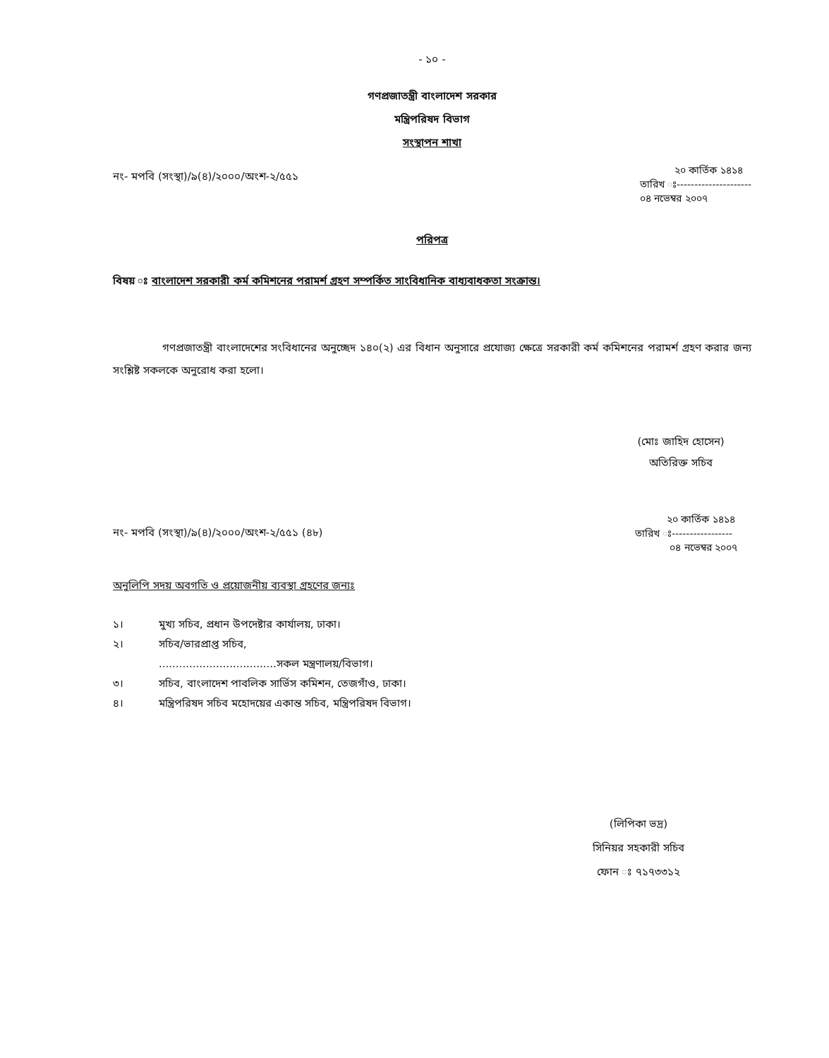- ১০ -
গণপ্রজাতন্ত্রী বাংলাদেশ সরকার
মন্ত্রিপরিষদ বিভাগ
সংস্থাপন শাখা
নং- মপবি (সংস্থা)/৯(৪)/২০০০/অংশ-২/৫৫১
২০ কার্তিক ১৪১৪
তারিখ ঃ---------------------
০৪ নভেম্বর ২০০৭
পরিপত্র
বিষয় ঃ বাংলাদেশ সরকারী কর্ম কমিশনের পরামর্শ গ্রহণ সম্পর্কিত সাংবিধানিক বাধ্যবাধকতা সংক্রান্ত।
গণপ্রজাতন্ত্রী বাংলাদেশের সংবিধানের অনুচ্ছেদ ১৪০(২) এর বিধান অনুসারে প্রযোজ্য ক্ষেত্রে সরকারী কর্ম কমিশনের পরামর্শ গ্রহণ করার জন্য সংশ্লিষ্ট সকলকে অনুরোধ করা হলো।
(মোঃ জাহিদ হোসেন)
অতিরিক্ত সচিব
নং- মপবি (সংস্থা)/৯(৪)/২০০০/অংশ-২/৫৫১ (৪৮)
২০ কার্তিক ১৪১৪
তারিখ ঃ-----------------
০৪ নভেম্বর ২০০৭
অনুলিপি সদয় অবগতি ও প্রয়োজনীয় ব্যবস্থা গ্রহণের জন্যঃ
১। মুখ্য সচিব, প্রধান উপদেষ্টার কার্যালয়, ঢাকা।
২। সচিব/ভারপ্রাপ্ত সচিব,
...................................সকল মন্ত্রণালয়/বিভাগ।
৩। সচিব, বাংলাদেশ পাবলিক সার্ভিস কমিশন, তেজগাঁও, ঢাকা।
৪। মন্ত্রিপরিষদ সচিব মহোদয়ের একান্ত সচিব, মন্ত্রিপরিষদ বিভাগ।
(লিপিকা ভদ্র)
সিনিয়র সহকারী সচিব
ফোন ঃ ৭১৭৩৩১২